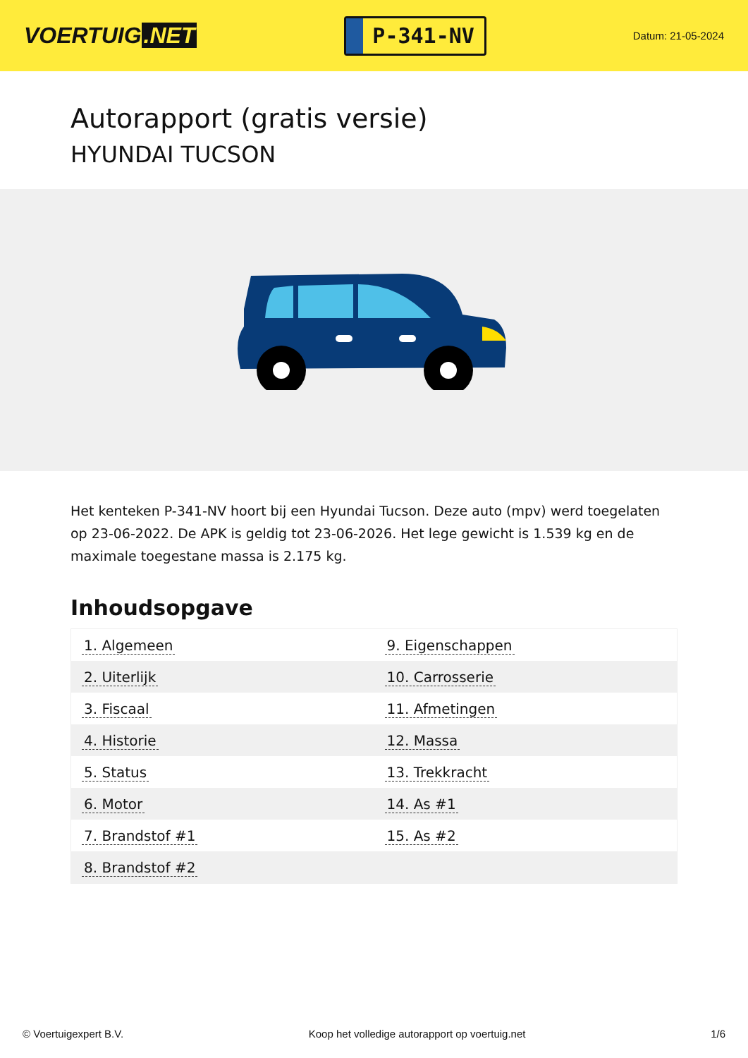VOERTUIG.NET
P-341-NV
Datum: 21-05-2024
Autorapport (gratis versie)
HYUNDAI TUCSON
Het kenteken P-341-NV hoort bij een Hyundai Tucson. Deze auto (mpv) werd toegelaten op 23-06-2022. De APK is geldig tot 23-06-2026. Het lege gewicht is 1.539 kg en de maximale toegestane massa is 2.175 kg.
Inhoudsopgave
| 1. Algemeen | 9. Eigenschappen |
| 2. Uiterlijk | 10. Carrosserie |
| 3. Fiscaal | 11. Afmetingen |
| 4. Historie | 12. Massa |
| 5. Status | 13. Trekkracht |
| 6. Motor | 14. As #1 |
| 7. Brandstof #1 | 15. As #2 |
| 8. Brandstof #2 | |
© Voertuigexpert B.V. Koop het volledige autorapport op voertuig.net 1/6